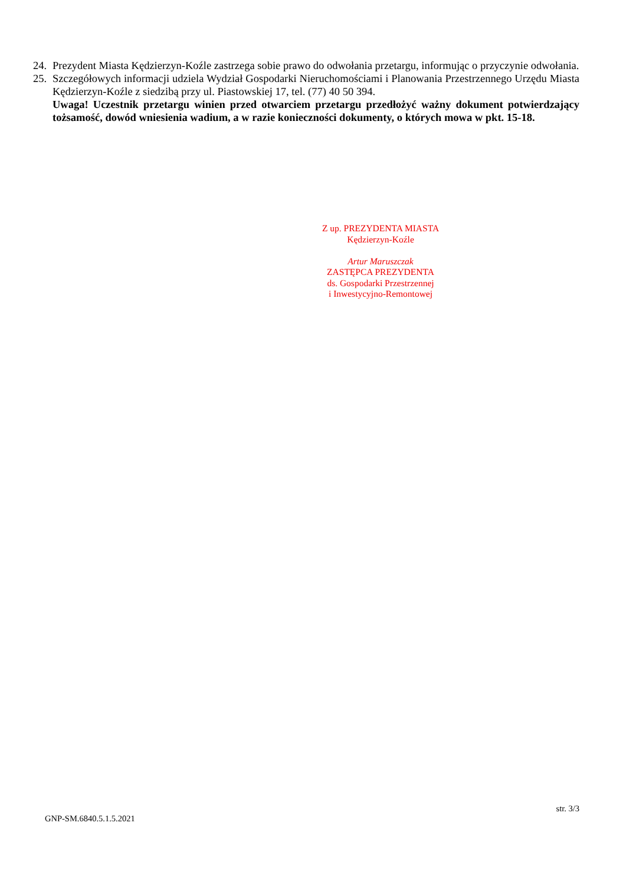24. Prezydent Miasta Kędzierzyn-Koźle zastrzega sobie prawo do odwołania przetargu, informując o przyczynie odwołania.
25. Szczegółowych informacji udziela Wydział Gospodarki Nieruchomościami i Planowania Przestrzennego Urzędu Miasta Kędzierzyn-Koźle z siedzibą przy ul. Piastowskiej 17, tel. (77) 40 50 394.
Uwaga! Uczestnik przetargu winien przed otwarciem przetargu przedłożyć ważny dokument potwierdzający tożsamość, dowód wniesienia wadium, a w razie konieczności dokumenty, o których mowa w pkt. 15-18.
Z up. PREZYDENTA MIASTA
Kędzierzyn-Koźle
Artur Maruszczak
ZASTĘPCA PREZYDENTA
ds. Gospodarki Przestrzennej
i Inwestycyjno-Remontowej
str. 3/3
GNP-SM.6840.5.1.5.2021